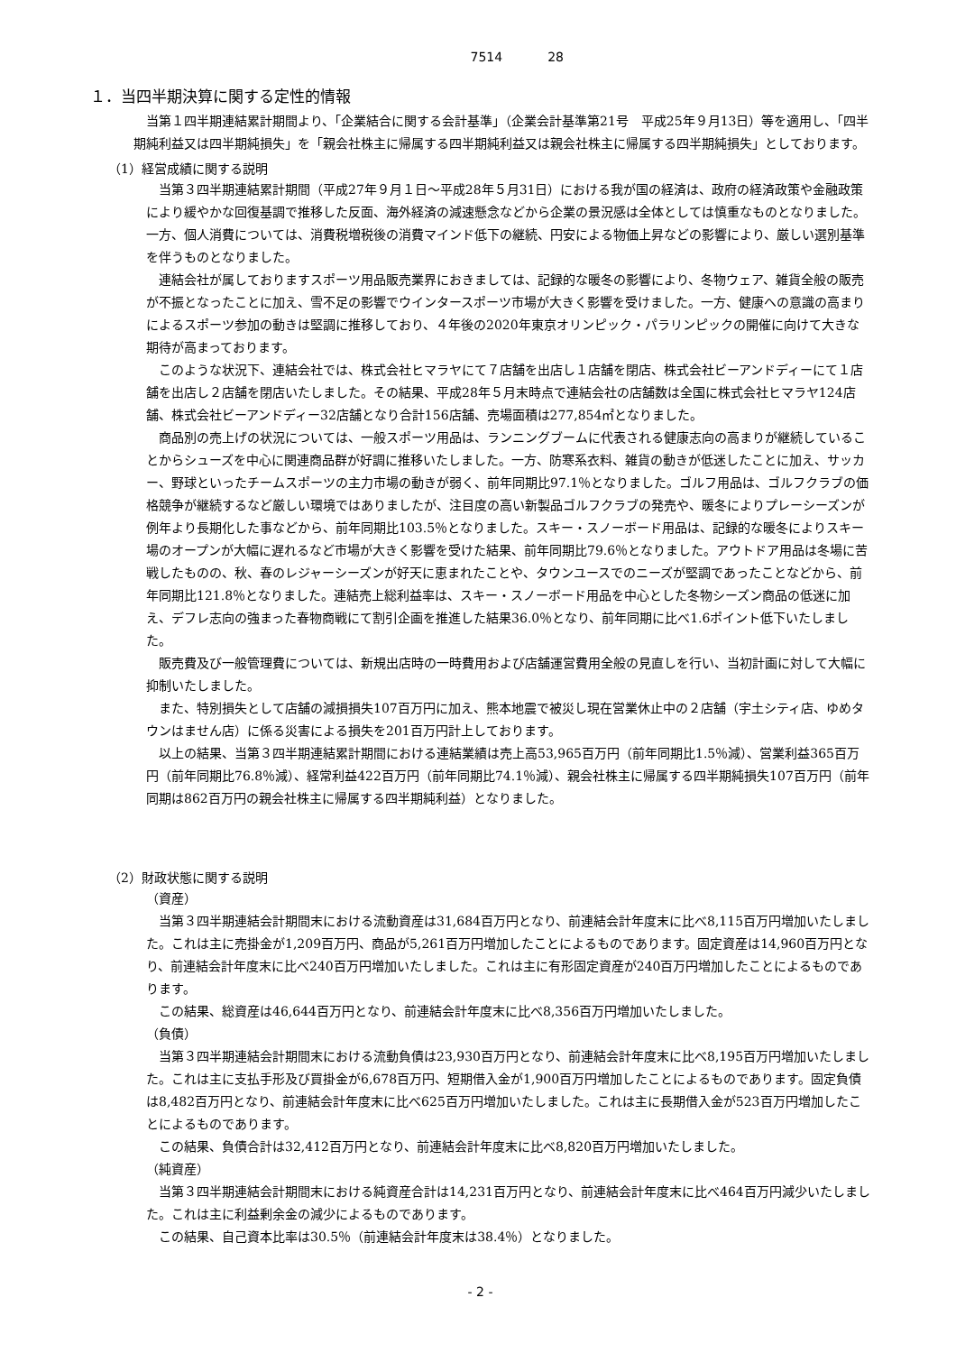7514 28
１．当四半期決算に関する定性的情報
当第１四半期連結累計期間より、「企業結合に関する会計基準」（企業会計基準第21号　平成25年９月13日）等を適用し、「四半期純利益又は四半期純損失」を「親会社株主に帰属する四半期純利益又は親会社株主に帰属する四半期純損失」としております。
（1）経営成績に関する説明
当第３四半期連結累計期間（平成27年９月１日～平成28年５月31日）における我が国の経済は、政府の経済政策や金融政策により緩やかな回復基調で推移した反面、海外経済の減速懸念などから企業の景況感は全体としては慎重なものとなりました。一方、個人消費については、消費税増税後の消費マインド低下の継続、円安による物価上昇などの影響により、厳しい選別基準を伴うものとなりました。
連結会社が属しておりますスポーツ用品販売業界におきましては、記録的な暖冬の影響により、冬物ウェア、雑貨全般の販売が不振となったことに加え、雪不足の影響でウインタースポーツ市場が大きく影響を受けました。一方、健康への意識の高まりによるスポーツ参加の動きは堅調に推移しており、４年後の2020年東京オリンピック・パラリンピックの開催に向けて大きな期待が高まっております。
このような状況下、連結会社では、株式会社ヒマラヤにて７店舗を出店し１店舗を閉店、株式会社ビーアンドディーにて１店舗を出店し２店舗を閉店いたしました。その結果、平成28年５月末時点で連結会社の店舗数は全国に株式会社ヒマラヤ124店舗、株式会社ビーアンドディー32店舗となり合計156店舗、売場面積は277,854㎡となりました。
商品別の売上げの状況については、一般スポーツ用品は、ランニングブームに代表される健康志向の高まりが継続していることからシューズを中心に関連商品群が好調に推移いたしました。一方、防寒系衣料、雑貨の動きが低迷したことに加え、サッカー、野球といったチームスポーツの主力市場の動きが弱く、前年同期比97.1％となりました。ゴルフ用品は、ゴルフクラブの価格競争が継続するなど厳しい環境ではありましたが、注目度の高い新製品ゴルフクラブの発売や、暖冬によりプレーシーズンが例年より長期化した事などから、前年同期比103.5％となりました。スキー・スノーボード用品は、記録的な暖冬によりスキー場のオープンが大幅に遅れるなど市場が大きく影響を受けた結果、前年同期比79.6％となりました。アウトドア用品は冬場に苦戦したものの、秋、春のレジャーシーズンが好天に恵まれたことや、タウンユースでのニーズが堅調であったことなどから、前年同期比121.8％となりました。連結売上総利益率は、スキー・スノーボード用品を中心とした冬物シーズン商品の低迷に加え、デフレ志向の強まった春物商戦にて割引企画を推進した結果36.0％となり、前年同期に比べ1.6ポイント低下いたしました。
販売費及び一般管理費については、新規出店時の一時費用および店舗運営費用全般の見直しを行い、当初計画に対して大幅に抑制いたしました。
また、特別損失として店舗の減損損失107百万円に加え、熊本地震で被災し現在営業休止中の２店舗（宇土シティ店、ゆめタウンはません店）に係る災害による損失を201百万円計上しております。
以上の結果、当第３四半期連結累計期間における連結業績は売上高53,965百万円（前年同期比1.5％減）、営業利益365百万円（前年同期比76.8％減）、経常利益422百万円（前年同期比74.1％減）、親会社株主に帰属する四半期純損失107百万円（前年同期は862百万円の親会社株主に帰属する四半期純利益）となりました。
（2）財政状態に関する説明
（資産）
当第３四半期連結会計期間末における流動資産は31,684百万円となり、前連結会計年度末に比べ8,115百万円増加いたしました。これは主に売掛金が1,209百万円、商品が5,261百万円増加したことによるものであります。固定資産は14,960百万円となり、前連結会計年度末に比べ240百万円増加いたしました。これは主に有形固定資産が240百万円増加したことによるものであります。
この結果、総資産は46,644百万円となり、前連結会計年度末に比べ8,356百万円増加いたしました。
（負債）
当第３四半期連結会計期間末における流動負債は23,930百万円となり、前連結会計年度末に比べ8,195百万円増加いたしました。これは主に支払手形及び買掛金が6,678百万円、短期借入金が1,900百万円増加したことによるものであります。固定負債は8,482百万円となり、前連結会計年度末に比べ625百万円増加いたしました。これは主に長期借入金が523百万円増加したことによるものであります。
この結果、負債合計は32,412百万円となり、前連結会計年度末に比べ8,820百万円増加いたしました。
（純資産）
当第３四半期連結会計期間末における純資産合計は14,231百万円となり、前連結会計年度末に比べ464百万円減少いたしました。これは主に利益剰余金の減少によるものであります。
この結果、自己資本比率は30.5％（前連結会計年度末は38.4％）となりました。
- 2 -